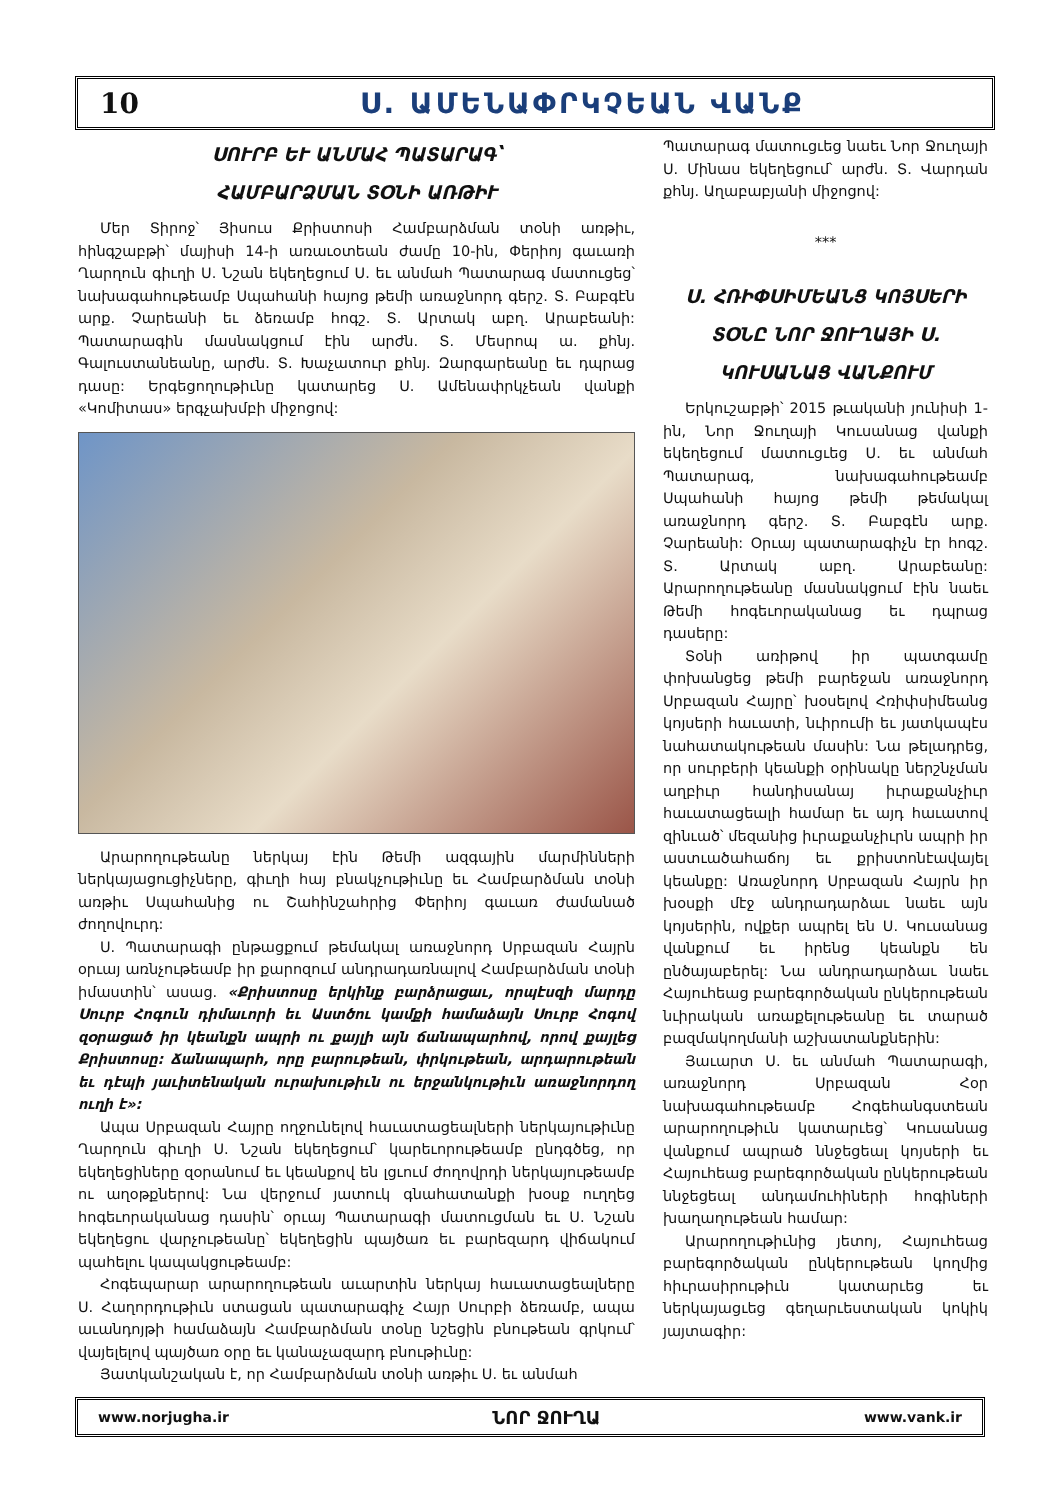10 Ս. ԱՄԵՆԱՓՐԿՉԵԱՆ ՎԱՆՔ
ՍՈՒՐԲ ԵՒ ԱՆՄԱՀ ՊԱՏԱՐԱԳ՝
ՀԱՄԲԱՐՁՄԱՆ ՏՕՆԻ ԱՌԹԻՒ
Մեր Տիրոջ՝ Յիսուս Քրիստոսի Համբարձման տօնի առթիւ, հինգշաբթի՝ մայիսի 14-ի առաւօտեան ժամը 10-ին, Փերիոյ գաւառի Ղարղուն գիւղի Ս. Նշան եկեղեցում Ս. եւ անմահ Պատարագ մատուցեց՝ նախագահութեամբ Սպահանի հայոց թեմի առաջնորդ գերշ. Տ. Բաբգէն արք. Չարեանի եւ ձեռամբ հոգշ. Տ. Արտակ աբղ. Արաբեանի: Պատարագին մասնակցում էին արժն. Տ. Մեսրոպ ա. քհնյ. Գալուստանեանը, արժն. Տ. Խաչատուր քհնյ. Զարգարեանը եւ դպրաց դասը: Երգեցողութիւնը կատարեց Ս. Ամենափրկչեան վանքի «Կոմիտաս» երգչախմբի միջոցով:
Արարողութեանը ներկայ էին Թեմի ազգային մարմինների ներկայացուցիչները, գիւղի հայ բնակչութիւնը եւ Համբարձման տօնի առթիւ Սպահանից ու Շահինշահրից Փերիոյ գաւառ ժամանած ժողովուրդ:
Ս. Պատարագի ընթացքում թեմակալ առաջնորդ Սրբազան Հայրն օրւայ առնչութեամբ իր քարոզում անդրադառնալով Համբարձման տօնի իմաստին՝ ասաց. «Քրիստոսը երկինք բարձրացաւ, որպէսզի մարդը Սուրբ Հոգուն դիմաւորի եւ Աստծու կամքի համաձայն Սուրբ Հոգով զօրացած իր կեանքն ապրի ու քայլի այն ճանապարհով, որով քայլեց Քրիստոսը: Ճանապարհ, որը բարութեան, փրկութեան, արդարութեան եւ դէպի յաւիտենական ուրախութիւն ու երջանկութիւն առաջնորդող ուղի է»:
Ապա Սրբազան Հայրը ողջունելով հաւատացեալների ներկայութիւնը Ղարղուն գիւղի Ս. Նշան եկեղեցում՝ կարեւորութեամբ ընդգծեց, որ եկեղեցիները զօրանում եւ կեանքով են լցւում ժողովրդի ներկայութեամբ ու աղօթքներով: Նա վերջում յատուկ գնահատանքի խօսք ուղղեց հոգեւորականաց դասին՝ օրւայ Պատարագի մատուցման եւ Ս. Նշան եկեղեցու վարչութեանը՝ եկեղեցին պայծառ եւ բարեզարդ վիճակում պահելու կապակցութեամբ:
Հոգեպարար արարողութեան աւարտին ներկայ հաւատացեալները Ս. Հաղորդութիւն ստացան պատարագիչ Հայր Սուրբի ձեռամբ, ապա աւանդոյթի համաձայն Համբարձման տօնը նշեցին բնութեան գրկում՝ վայելելով պայծառ օրը եւ կանաչազարդ բնութիւնը:
Յատկանշական է, որ Համբարձման տօնի առթիւ Ս. եւ անմահ
Պատարագ մատուցւեց նաեւ Նոր Ջուղայի Ս. Մինաս եկեղեցում՝ արժն. Տ. Վարդան քհնյ. Աղաբաբյանի միջոցով:
***
Ս. ՀՌԻՓՍԻՄԵԱՆՑ ԿՈՅՍԵՐԻ ՏՕՆԸ ՆՈՐ ՋՈՒՂԱՅԻ Ս. ԿՈՒՍԱՆԱՑ ՎԱՆՔՈՒՄ
Երկուշաբթի՝ 2015 թւականի յունիսի 1-ին, Նոր Ջուղայի Կուսանաց վանքի եկեղեցում մատուցւեց Ս. եւ անմահ Պատարագ, նախագահութեամբ Սպահանի հայոց թեմի թեմակալ առաջնորդ գերշ. Տ. Բաբգէն արք. Չարեանի: Օրւայ պատարագիչն էր հոգշ. Տ. Արտակ աբղ. Արաբեանը: Արարողութեանը մասնակցում էին նաեւ Թեմի հոգեւորականաց եւ դպրաց դասերը:
Տօնի առիթով իր պատգամը փոխանցեց թեմի բարեջան առաջնորդ Սրբազան Հայրը՝ խօսելով Հռիփսիմեանց կոյսերի հաւատի, նւիրումի եւ յատկապէս նահատակութեան մասին: Նա թելադրեց, որ սուրբերի կեանքի օրինակը ներշնչման աղբիւր հանդիսանայ իւրաքանչիւր հաւատացեալի համար եւ այդ հաւատով զինւած՝ մեզանից իւրաքանչիւրն ապրի իր աստւածահաճոյ եւ քրիստոնէավայել կեանքը: Առաջնորդ Սրբազան Հայրն իր խօսքի մէջ անդրադարձաւ նաեւ այն կոյսերին, ովքեր ապրել են Ս. Կուսանաց վանքում եւ իրենց կեանքն են ընծայաբերել: Նա անդրադարձաւ նաեւ Հայուհեաց բարեգործական ընկերութեան նւիրական առաքելութեանը եւ տարած բազմակողմանի աշխատանքներին:
Յաւարտ Ս. եւ անմահ Պատարագի, առաջնորդ Սրբազան Հօր նախագահութեամբ Հոգեհանգստեան արարողութիւն կատարւեց՝ Կուսանաց վանքում ապրած ննջեցեալ կոյսերի եւ Հայուհեաց բարեգործական ընկերութեան ննջեցեալ անդամուհիների հոգիների խաղաղութեան համար:
Արարողութիւնից յետոյ, Հայուհեաց բարեգործական ընկերութեան կողմից հիւրասիրութիւն կատարւեց եւ ներկայացւեց գեղարւեստական կոկիկ յայտագիր:
www.norjugha.ir ՆՈՐ ՋՈՒՂԱ www.vank.ir